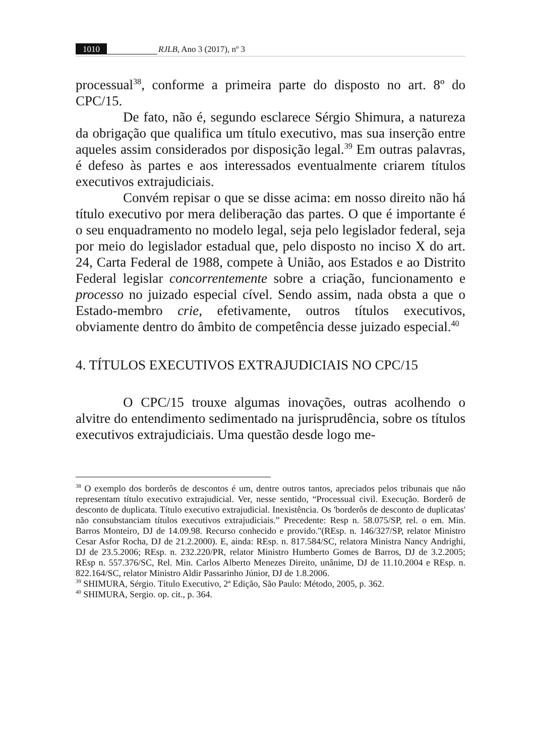1010 RJLB, Ano 3 (2017), nº 3
processual<sup>38</sup>, conforme a primeira parte do disposto no art. 8º do CPC/15.
De fato, não é, segundo esclarece Sérgio Shimura, a natureza da obrigação que qualifica um título executivo, mas sua inserção entre aqueles assim considerados por disposição legal.<sup>39</sup> Em outras palavras, é defeso às partes e aos interessados eventualmente criarem títulos executivos extrajudiciais.
Convém repisar o que se disse acima: em nosso direito não há título executivo por mera deliberação das partes. O que é importante é o seu enquadramento no modelo legal, seja pelo legislador federal, seja por meio do legislador estadual que, pelo disposto no inciso X do art. 24, Carta Federal de 1988, compete à União, aos Estados e ao Distrito Federal legislar concorrentemente sobre a criação, funcionamento e processo no juizado especial cível. Sendo assim, nada obsta a que o Estado-membro crie, efetivamente, outros títulos executivos, obviamente dentro do âmbito de competência desse juizado especial.<sup>40</sup>
4. TÍTULOS EXECUTIVOS EXTRAJUDICIAIS NO CPC/15
O CPC/15 trouxe algumas inovações, outras acolhendo o alvitre do entendimento sedimentado na jurisprudência, sobre os títulos executivos extrajudiciais. Uma questão desde logo me-
<sup>38</sup> O exemplo dos borderôs de descontos é um, dentre outros tantos, apreciados pelos tribunais que não representam título executivo extrajudicial. Ver, nesse sentido, “Processual civil. Execução. Borderô de desconto de duplicata. Título executivo extrajudicial. Inexistência. Os 'borderôs de desconto de duplicatas' não consubstanciam títulos executivos extrajudiciais.” Precedente: Resp n. 58.075/SP, rel. o em. Min. Barros Monteiro, DJ de 14.09.98. Recurso conhecido e provido."(REsp. n. 146/327/SP, relator Ministro Cesar Asfor Rocha, DJ de 21.2.2000). E, ainda: REsp. n. 817.584/SC, relatora Ministra Nancy Andrighi, DJ de 23.5.2006; REsp. n. 232.220/PR, relator Ministro Humberto Gomes de Barros, DJ de 3.2.2005; REsp n. 557.376/SC, Rel. Min. Carlos Alberto Menezes Direito, unânime, DJ de 11.10.2004 e REsp. n. 822.164/SC, relator Ministro Aldir Passarinho Júnior, DJ de 1.8.2006.
<sup>39</sup> SHIMURA, Sérgio. Título Executivo, 2ª Edição, São Paulo: Método, 2005, p. 362.
<sup>40</sup> SHIMURA, Sergio. op. cit., p. 364.